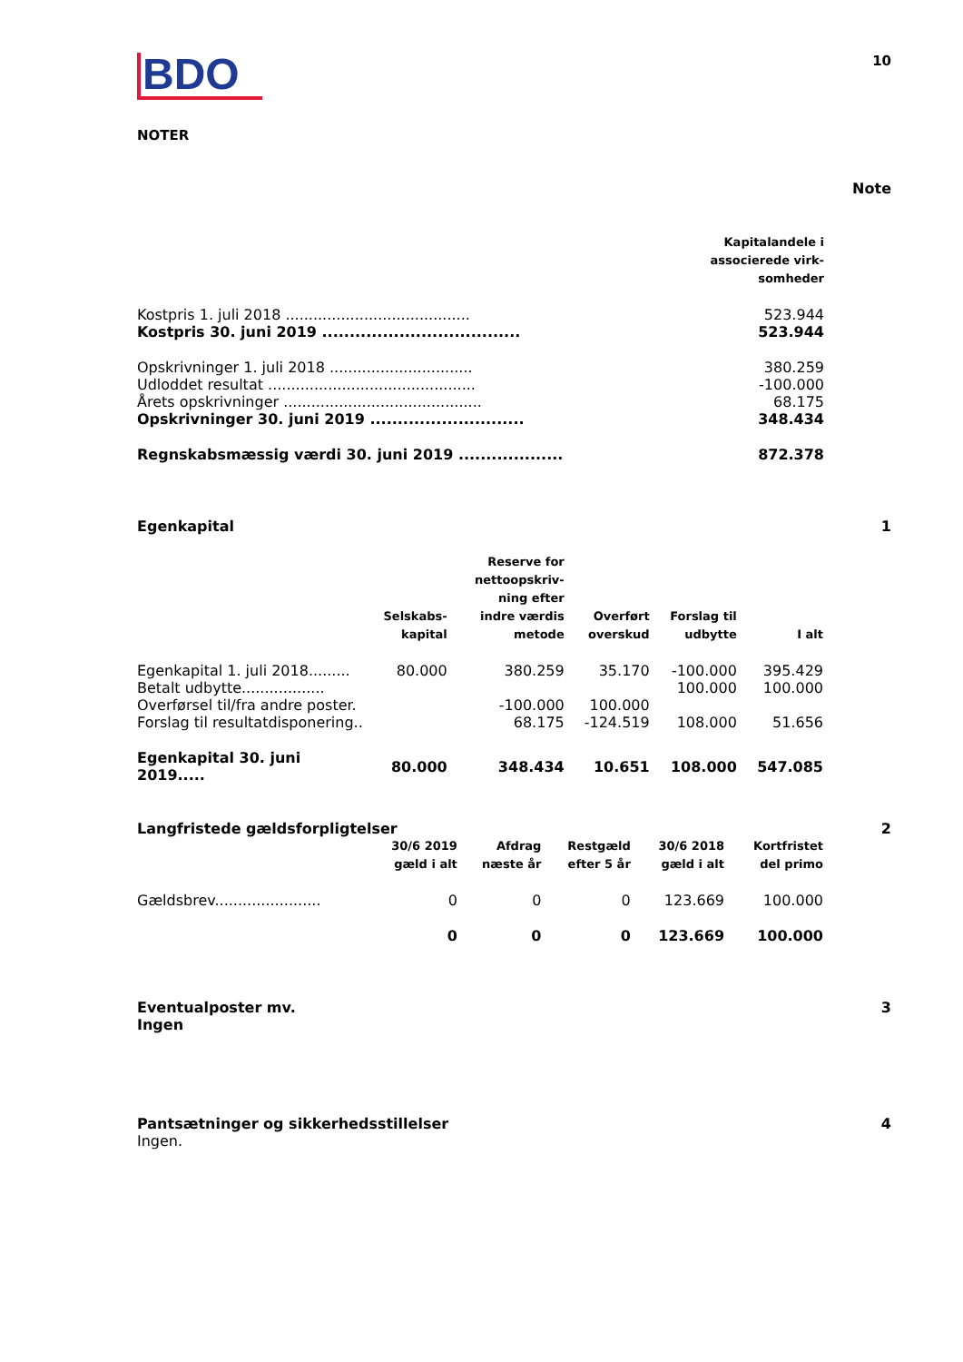BDO
10
NOTER
Note
| | Kapitalandele i associerede virk- somheder |
| --- | --- |
| Kostpris 1. juli 2018 ........................................ | 523.944 |
| Kostpris 30. juni 2019 .................................... | 523.944 |
| Opskrivninger 1. juli 2018 ............................... | 380.259 |
| Udloddet resultat ............................................. | -100.000 |
| Årets opskrivninger ........................................... | 68.175 |
| Opskrivninger 30. juni 2019 ............................ | 348.434 |
| Regnskabsmæssig værdi 30. juni 2019 ................... | 872.378 |
Egenkapital 1
| | Selskabs- kapital | Reserve for nettoopskriv- ning efter indre værdis metode | Overført overskud | Forslag til udbytte | I alt |
| --- | --- | --- | --- | --- | --- |
| Egenkapital 1. juli 2018......... | 80.000 | 380.259 | 35.170 | -100.000 | 395.429 |
| Betalt udbytte.................. | | | | 100.000 | 100.000 |
| Overførsel til/fra andre poster. | | -100.000 | 100.000 | | |
| Forslag til resultatdisponering.. | | 68.175 | -124.519 | 108.000 | 51.656 |
| Egenkapital 30. juni 2019..... | 80.000 | 348.434 | 10.651 | 108.000 | 547.085 |
Langfristede gældsforpligtelser 2
| | 30/6 2019 gæld i alt | Afdrag næste år | Restgæld efter 5 år | 30/6 2018 gæld i alt | Kortfristet del primo |
| --- | --- | --- | --- | --- | --- |
| Gældsbrev....................... | 0 | 0 | 0 | 123.669 | 100.000 |
| | 0 | 0 | 0 | 123.669 | 100.000 |
Eventualposter mv.
Ingen 3
Pantsætninger og sikkerhedsstillelser 4
Ingen.